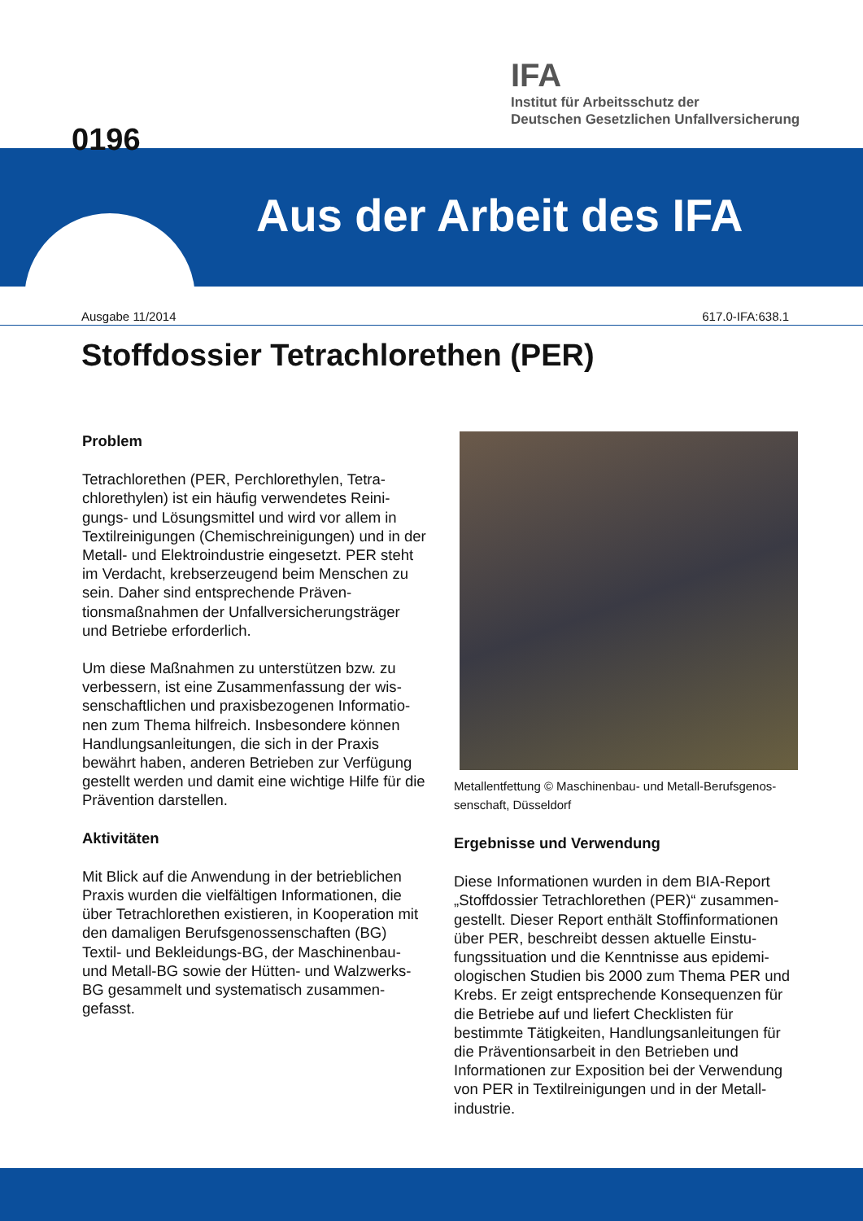IFA
Institut für Arbeitsschutz der
Deutschen Gesetzlichen Unfallversicherung
Aus der Arbeit des IFA 0196
Ausgabe 11/2014 617.0-IFA:638.1
Stoffdossier Tetrachlorethen (PER)
Problem
Tetrachlorethen (PER, Perchlorethylen, Tetra­chlorethylen) ist ein häufig verwendetes Reini­gungs- und Lösungsmittel und wird vor allem in Textilreinigungen (Chemischreinigungen) und in der Metall- und Elektroindustrie eingesetzt. PER steht im Verdacht, krebserzeugend beim Men­schen zu sein. Daher sind entsprechende Präven­tionsmaßnahmen der Unfallversicherungsträger und Betriebe erforderlich.
Um diese Maßnahmen zu unterstützen bzw. zu verbessern, ist eine Zusammenfassung der wis­senschaftlichen und praxisbezogenen Informatio­nen zum Thema hilfreich. Insbesondere können Handlungsanleitungen, die sich in der Praxis bewährt haben, anderen Betrieben zur Verfügung gestellt werden und damit eine wichtige Hilfe für die Prävention darstellen.
Aktivitäten
Mit Blick auf die Anwendung in der betrieblichen Praxis wurden die vielfältigen Informationen, die über Tetrachlorethen existieren, in Kooperation mit den damaligen Berufsgenossenschaften (BG) Textil- und Bekleidungs-BG, der Maschinenbau- und Metall-BG sowie der Hütten- und Walzwerks-BG gesammelt und systematisch zusammen­gefasst.
Metallentfettung © Maschinenbau- und Metall-Berufsgenos­senschaft, Düsseldorf
Ergebnisse und Verwendung
Diese Informationen wurden in dem BIA-Report „Stoffdossier Tetrachlorethen (PER)“ zusammen­gestellt. Dieser Report enthält Stoffinformationen über PER, beschreibt dessen aktuelle Einstu­fungssituation und die Kenntnisse aus epidemi­ologischen Studien bis 2000 zum Thema PER und Krebs. Er zeigt entsprechende Konsequenzen für die Betriebe auf und liefert Checklisten für bestimmte Tätigkeiten, Handlungsanleitungen für die Präventionsarbeit in den Betrieben und Informationen zur Exposition bei der Verwendung von PER in Textilreinigungen und in der Metall­industrie.